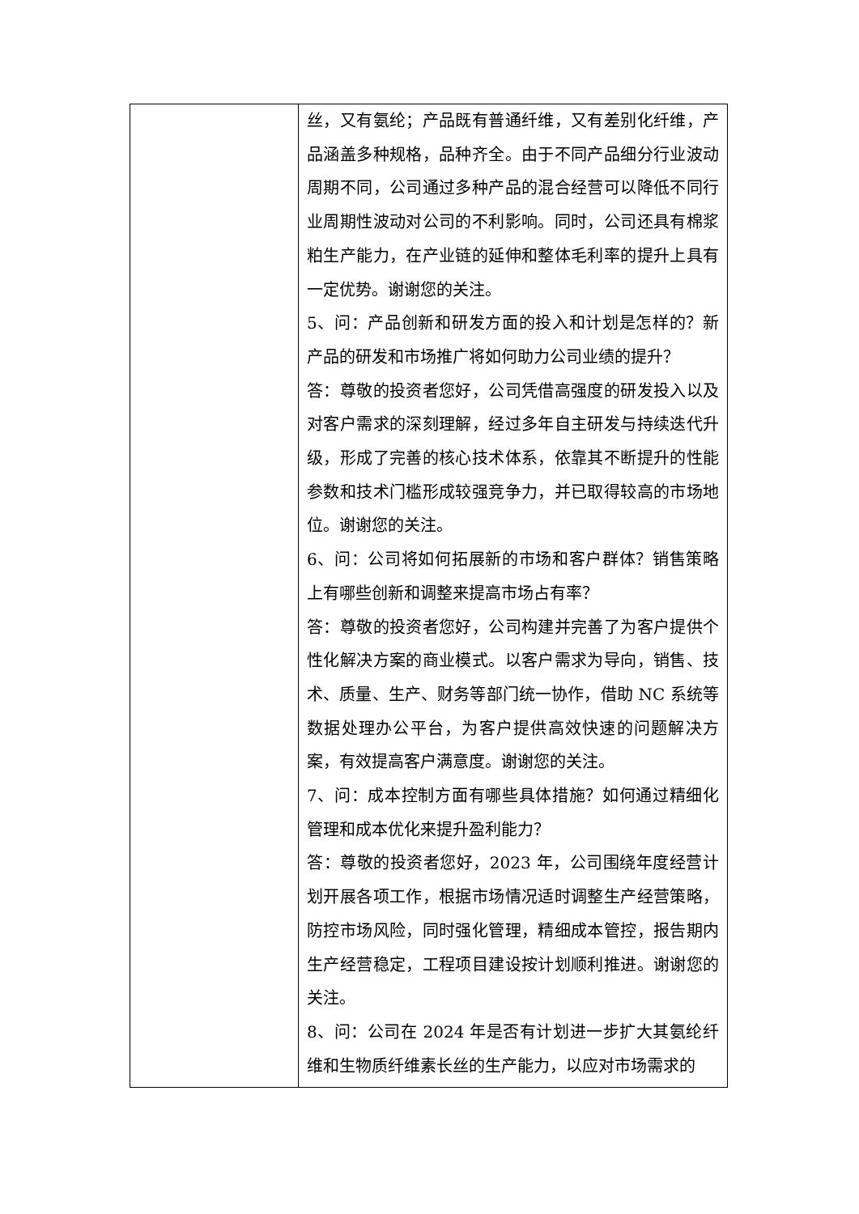| | 丝，又有氨纶；产品既有普通纤维，又有差别化纤维，产品涵盖多种规格，品种齐全。由于不同产品细分行业波动周期不同，公司通过多种产品的混合经营可以降低不同行业周期性波动对公司的不利影响。同时，公司还具有棉浆粕生产能力，在产业链的延伸和整体毛利率的提升上具有一定优势。谢谢您的关注。 5、问：产品创新和研发方面的投入和计划是怎样的？新产品的研发和市场推广将如何助力公司业绩的提升？ 答：尊敬的投资者您好，公司凭借高强度的研发投入以及对客户需求的深刻理解，经过多年自主研发与持续迭代升级，形成了完善的核心技术体系，依靠其不断提升的性能参数和技术门槛形成较强竞争力，并已取得较高的市场地位。谢谢您的关注。 6、问：公司将如何拓展新的市场和客户群体？销售策略上有哪些创新和调整来提高市场占有率？ 答：尊敬的投资者您好，公司构建并完善了为客户提供个性化解决方案的商业模式。以客户需求为导向，销售、技术、质量、生产、财务等部门统一协作，借助 NC 系统等数据处理办公平台，为客户提供高效快速的问题解决方案，有效提高客户满意度。谢谢您的关注。 7、问：成本控制方面有哪些具体措施？如何通过精细化管理和成本优化来提升盈利能力？ 答：尊敬的投资者您好，2023 年，公司围绕年度经营计划开展各项工作，根据市场情况适时调整生产经营策略，防控市场风险，同时强化管理，精细成本管控，报告期内生产经营稳定，工程项目建设按计划顺利推进。谢谢您的关注。 8、问：公司在 2024 年是否有计划进一步扩大其氨纶纤维和生物质纤维素长丝的生产能力，以应对市场需求的 |